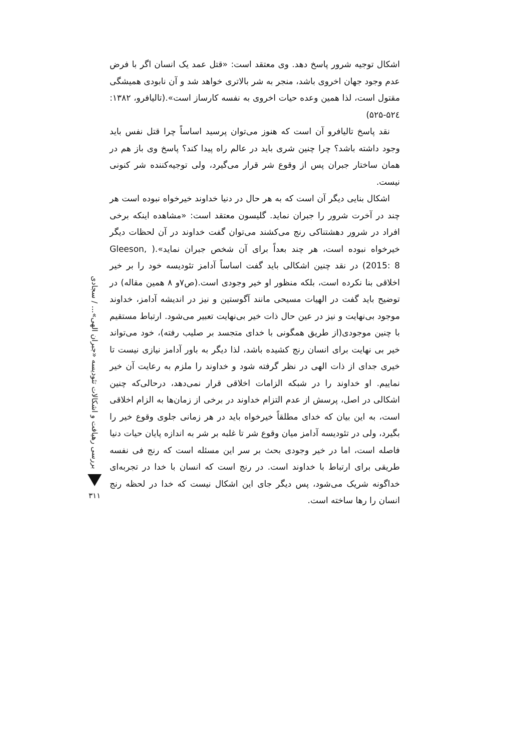اشکال توجیه شرور پاسخ دهد. وی معتقد است: «قتل عمد یک انسان اگر با فرض عدم وجود جهان اخروی باشد، منجر به شر بالاتری خواهد شد و آن نابودی همیشگی مقتول است، لذا همین وعده حیات اخروی به نفسه کارساز است».(تالیافرو، ۱۳۸۲: ۵۲٤-۵۲۵)
نقد پاسخ تالیافرو آن است که هنوز می‌توان پرسید اساساً چرا قتل نفس باید وجود داشته باشد؟ چرا چنین شری باید در عالم راه پیدا کند؟ پاسخ وی باز هم در همان ساختار جبران پس از وقوع شر قرار می‌گیرد، ولی توجیه‌کننده شر کنونی نیست.
اشکال بنایی دیگر آن است که به هر حال در دنیا خداوند خیرخواه نبوده است هر چند در آخرت شرور را جبران نماید. گلیسون معتقد است: «مشاهده اینکه برخی افراد در شرور دهشتناکی رنج می‌کشند می‌توان گفت خداوند در آن لحظات دیگر خیرخواه نبوده است، هر چند بعداً برای آن شخص جبران نماید».( Gleeson, 2015: 8) در نقد چنین اشکالی باید گفت اساساً آدامز تئودیسه خود را بر خیر اخلاقی بنا نکرده است، بلکه منظور او خیر وجودی است.(ص۷و ۸ همین مقاله) در توضیح باید گفت در الهیات مسیحی مانند آگوستین و نیز در اندیشه آدامز، خداوند موجود بی‌نهایت و نیز در عین حال ذات خیر بی‌نهایت تعبیر می‌شود. ارتباط مستقیم با چنین موجودی(از طریق همگونی با خدای متجسد بر صلیب رفته)، خود می‌تواند خیر بی نهایت برای انسان رنج کشیده باشد، لذا دیگر به باور آدامز نیازی نیست تا خیری جدای از ذات الهی در نظر گرفته شود و خداوند را ملزم به رعایت آن خیر نماییم. او خداوند را در شبکه الزامات اخلاقی قرار نمی‌دهد، درحالی‌که چنین اشکالی در اصل، پرسش از عدم التزام خداوند در برخی از زمان‌ها به الزام اخلاقی است، به این بیان که خدای مطلقاً خیرخواه باید در هر زمانی جلوی وقوع خیر را بگیرد، ولی در تئودیسه آدامز میان وقوع شر تا غلبه بر شر به اندازه پایان حیات دنیا فاصله است، اما در خیر وجودی بحث بر سر این مسئله است که رنج فی نفسه طریقی برای ارتباط با خداوند است. در رنج است که انسان با خدا در تجربه‌ای خداگونه شریک می‌شود، پس دیگر جای این اشکال نیست که خدا در لحظه رنج انسان را رها ساخته است.
بررسی رهیافت و اشکالات تئودیسه «جبران الهی»... / سجادی
۳۱۱